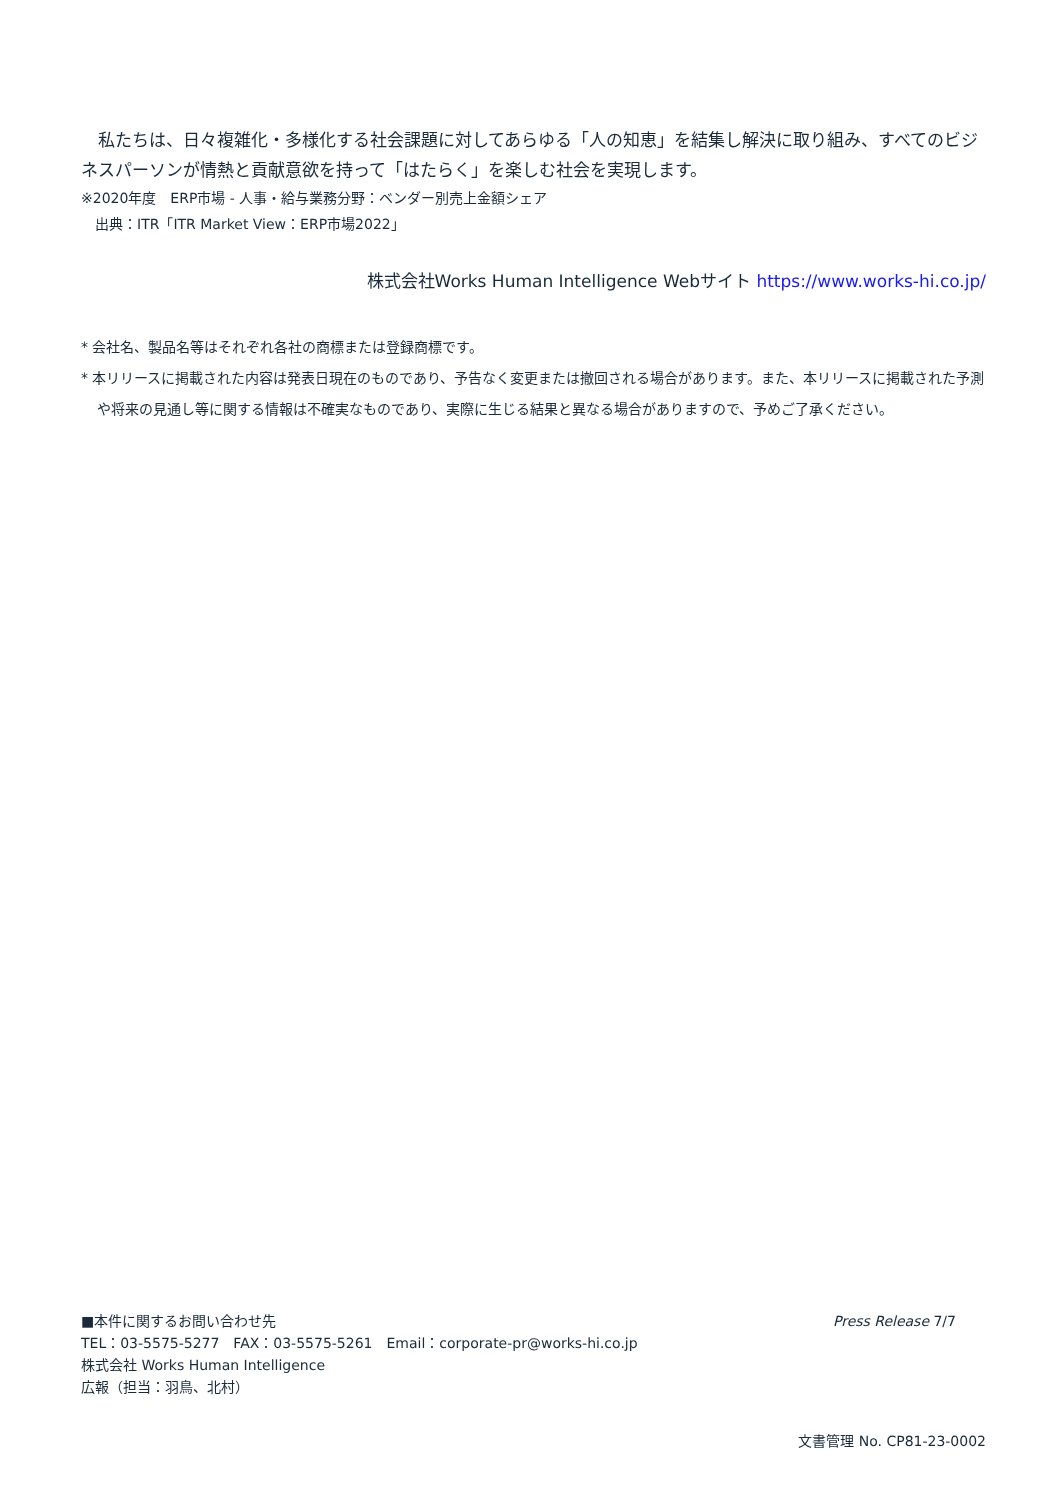私たちは、日々複雑化・多様化する社会課題に対してあらゆる「人の知恵」を結集し解決に取り組み、すべてのビジネスパーソンが情熱と貢献意欲を持って「はたらく」を楽しむ社会を実現します。
※2020年度　ERP市場 - 人事・給与業務分野：ベンダー別売上金額シェア
　出典：ITR「ITR Market View：ERP市場2022」
株式会社Works Human Intelligence Webサイト https://www.works-hi.co.jp/
* 会社名、製品名等はそれぞれ各社の商標または登録商標です。
* 本リリースに掲載された内容は発表日現在のものであり、予告なく変更または撤回される場合があります。また、本リリースに掲載された予測や将来の見通し等に関する情報は不確実なものであり、実際に生じる結果と異なる場合がありますので、予めご了承ください。
Press Release 7/7
■本件に関するお問い合わせ先
TEL：03-5575-5277　FAX：03-5575-5261　Email：corporate-pr@works-hi.co.jp
株式会社 Works Human Intelligence
広報（担当：羽鳥、北村）
文書管理 No. CP81-23-0002